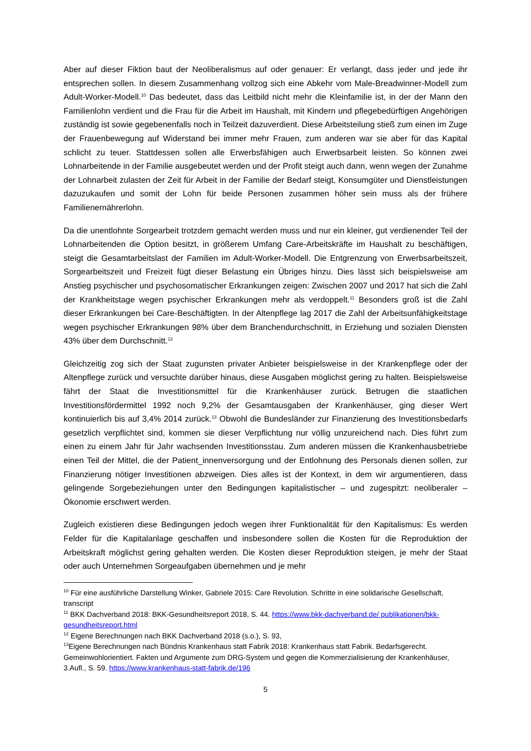Aber auf dieser Fiktion baut der Neoliberalismus auf oder genauer: Er verlangt, dass jeder und jede ihr entsprechen sollen. In diesem Zusammenhang vollzog sich eine Abkehr vom Male-Breadwinner-Modell zum Adult-Worker-Modell.<sup>10</sup> Das bedeutet, dass das Leitbild nicht mehr die Kleinfamilie ist, in der der Mann den Familienlohn verdient und die Frau für die Arbeit im Haushalt, mit Kindern und pflegebedürftigen Angehörigen zuständig ist sowie gegebenenfalls noch in Teilzeit dazuverdient. Diese Arbeitsteilung stieß zum einen im Zuge der Frauenbewegung auf Widerstand bei immer mehr Frauen, zum anderen war sie aber für das Kapital schlicht zu teuer. Stattdessen sollen alle Erwerbsfähigen auch Erwerbsarbeit leisten. So können zwei Lohnarbeitende in der Familie ausgebeutet werden und der Profit steigt auch dann, wenn wegen der Zunahme der Lohnarbeit zulasten der Zeit für Arbeit in der Familie der Bedarf steigt, Konsumgüter und Dienstleistungen dazuzukaufen und somit der Lohn für beide Personen zusammen höher sein muss als der frühere Familienernährerlohn.
Da die unentlohnte Sorgearbeit trotzdem gemacht werden muss und nur ein kleiner, gut verdienender Teil der Lohnarbeitenden die Option besitzt, in größerem Umfang Care-Arbeitskräfte im Haushalt zu beschäftigen, steigt die Gesamtarbeitslast der Familien im Adult-Worker-Modell. Die Entgrenzung von Erwerbsarbeitszeit, Sorgearbeitszeit und Freizeit fügt dieser Belastung ein Übriges hinzu. Dies lässt sich beispielsweise am Anstieg psychischer und psychosomatischer Erkrankungen zeigen: Zwischen 2007 und 2017 hat sich die Zahl der Krankheitstage wegen psychischer Erkrankungen mehr als verdoppelt.<sup>11</sup> Besonders groß ist die Zahl dieser Erkrankungen bei Care-Beschäftigten. In der Altenpflege lag 2017 die Zahl der Arbeitsunfähigkeitstage wegen psychischer Erkrankungen 98% über dem Branchendurchschnitt, in Erziehung und sozialen Diensten 43% über dem Durchschnitt.<sup>12</sup>
Gleichzeitig zog sich der Staat zugunsten privater Anbieter beispielsweise in der Krankenpflege oder der Altenpflege zurück und versuchte darüber hinaus, diese Ausgaben möglichst gering zu halten. Beispielsweise fährt der Staat die Investitionsmittel für die Krankenhäuser zurück. Betrugen die staatlichen Investitionsfördermittel 1992 noch 9,2% der Gesamtausgaben der Krankenhäuser, ging dieser Wert kontinuierlich bis auf 3,4% 2014 zurück.<sup>13</sup> Obwohl die Bundesländer zur Finanzierung des Investitionsbedarfs gesetzlich verpflichtet sind, kommen sie dieser Verpflichtung nur völlig unzureichend nach. Dies führt zum einen zu einem Jahr für Jahr wachsenden Investitionsstau. Zum anderen müssen die Krankenhausbetriebe einen Teil der Mittel, die der Patient_innenversorgung und der Entlohnung des Personals dienen sollen, zur Finanzierung nötiger Investitionen abzweigen. Dies alles ist der Kontext, in dem wir argumentieren, dass gelingende Sorgebeziehungen unter den Bedingungen kapitalistischer – und zugespitzt: neoliberaler – Ökonomie erschwert werden.
Zugleich existieren diese Bedingungen jedoch wegen ihrer Funktionalität für den Kapitalismus: Es werden Felder für die Kapitalanlage geschaffen und insbesondere sollen die Kosten für die Reproduktion der Arbeitskraft möglichst gering gehalten werden. Die Kosten dieser Reproduktion steigen, je mehr der Staat oder auch Unternehmen Sorgeaufgaben übernehmen und je mehr
<sup>10</sup> Für eine ausführliche Darstellung Winker, Gabriele 2015: Care Revolution. Schritte in eine solidarische Gesellschaft, transcript
<sup>11</sup> BKK Dachverband 2018: BKK-Gesundheitsreport 2018, S. 44. https://www.bkk-dachverband.de/ publikationen/bkk-gesundheitsreport.html
<sup>12</sup> Eigene Berechnungen nach BKK Dachverband 2018 (s.o.), S. 93,
<sup>13</sup> Eigene Berechnungen nach Bündnis Krankenhaus statt Fabrik 2018: Krankenhaus statt Fabrik. Bedarfsgerecht. Gemeinwohlorientiert. Fakten und Argumente zum DRG-System und gegen die Kommerzialisierung der Krankenhäuser, 3.Aufl., S. 59. https://www.krankenhaus-statt-fabrik.de/196
5